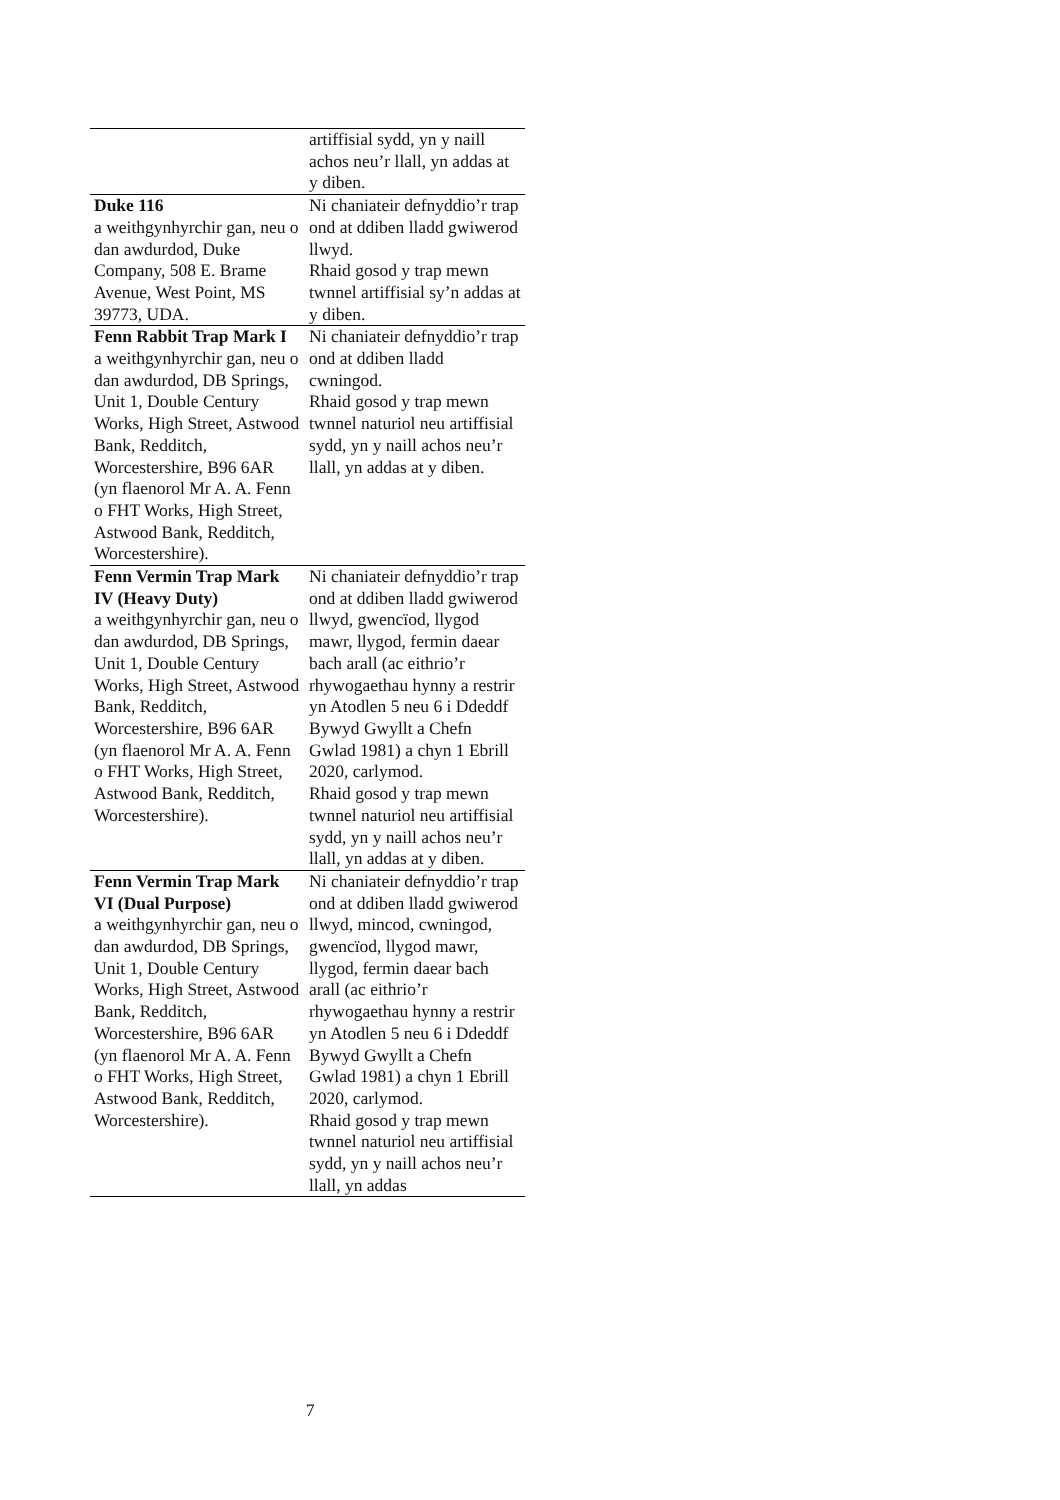| | artiffisial sydd, yn y naill achos neu’r llall, yn addas at y diben. |
| Duke 116 a weithgynhyrchir gan, neu o dan awdurdod, Duke Company, 508 E. Brame Avenue, West Point, MS 39773, UDA. | Ni chaniateir defnyddio’r trap ond at ddiben lladd gwiwerod llwyd. Rhaid gosod y trap mewn twnnel artiffisial sy’n addas at y diben. |
| Fenn Rabbit Trap Mark I a weithgynhyrchir gan, neu o dan awdurdod, DB Springs, Unit 1, Double Century Works, High Street, Astwood Bank, Redditch, Worcestershire, B96 6AR (yn flaenorol Mr A. A. Fenn o FHT Works, High Street, Astwood Bank, Redditch, Worcestershire). | Ni chaniateir defnyddio’r trap ond at ddiben lladd cwningod. Rhaid gosod y trap mewn twnnel naturiol neu artiffisial sydd, yn y naill achos neu’r llall, yn addas at y diben. |
| Fenn Vermin Trap Mark IV (Heavy Duty) a weithgynhyrchir gan, neu o dan awdurdod, DB Springs, Unit 1, Double Century Works, High Street, Astwood Bank, Redditch, Worcestershire, B96 6AR (yn flaenorol Mr A. A. Fenn o FHT Works, High Street, Astwood Bank, Redditch, Worcestershire). | Ni chaniateir defnyddio’r trap ond at ddiben lladd gwiwerod llwyd, gwencïod, llygod mawr, llygod, fermin daear bach arall (ac eithrio’r rhywogaethau hynny a restrir yn Atodlen 5 neu 6 i Ddeddf Bywyd Gwyllt a Chefn Gwlad 1981) a chyn 1 Ebrill 2020, carlymod. Rhaid gosod y trap mewn twnnel naturiol neu artiffisial sydd, yn y naill achos neu’r llall, yn addas at y diben. |
| Fenn Vermin Trap Mark VI (Dual Purpose) a weithgynhyrchir gan, neu o dan awdurdod, DB Springs, Unit 1, Double Century Works, High Street, Astwood Bank, Redditch, Worcestershire, B96 6AR (yn flaenorol Mr A. A. Fenn o FHT Works, High Street, Astwood Bank, Redditch, Worcestershire). | Ni chaniateir defnyddio’r trap ond at ddiben lladd gwiwerod llwyd, mincod, cwningod, gwencïod, llygod mawr, llygod, fermin daear bach arall (ac eithrio’r rhywogaethau hynny a restrir yn Atodlen 5 neu 6 i Ddeddf Bywyd Gwyllt a Chefn Gwlad 1981) a chyn 1 Ebrill 2020, carlymod. Rhaid gosod y trap mewn twnnel naturiol neu artiffisial sydd, yn y naill achos neu’r llall, yn addas |
7